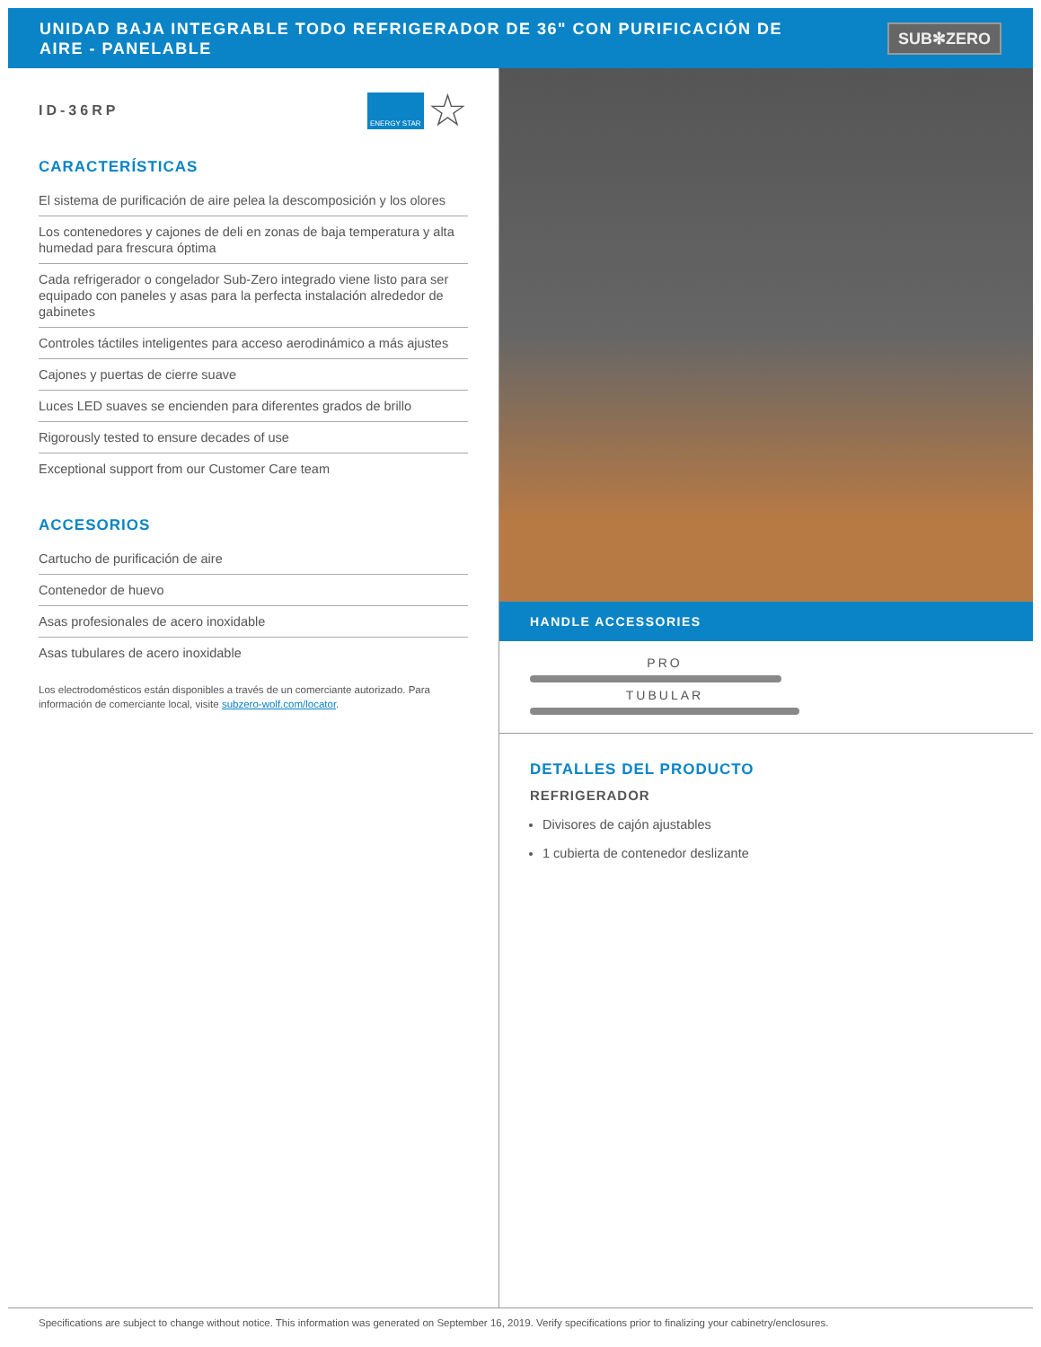UNIDAD BAJA INTEGRABLE TODO REFRIGERADOR DE 36" CON PURIFICACIÓN DE AIRE - PANELABLE
SUB✻ZERO
ID-36RP ENERGY STAR ☆
CARACTERÍSTICAS
El sistema de purificación de aire pelea la descomposición y los olores
Los contenedores y cajones de deli en zonas de baja temperatura y alta humedad para frescura óptima
Cada refrigerador o congelador Sub-Zero integrado viene listo para ser equipado con paneles y asas para la perfecta instalación alrededor de gabinetes
Controles táctiles inteligentes para acceso aerodinámico a más ajustes
Cajones y puertas de cierre suave
Luces LED suaves se encienden para diferentes grados de brillo
Rigorously tested to ensure decades of use
Exceptional support from our Customer Care team
ACCESORIOS
Cartucho de purificación de aire
Contenedor de huevo
Asas profesionales de acero inoxidable
Asas tubulares de acero inoxidable
Los electrodomésticos están disponibles a través de un comerciante autorizado. Para información de comerciante local, visite subzero-wolf.com/locator.
HANDLE ACCESSORIES
PRO
TUBULAR
DETALLES DEL PRODUCTO
REFRIGERADOR
Divisores de cajón ajustables
1 cubierta de contenedor deslizante
Specifications are subject to change without notice. This information was generated on September 16, 2019. Verify specifications prior to finalizing your cabinetry/enclosures.